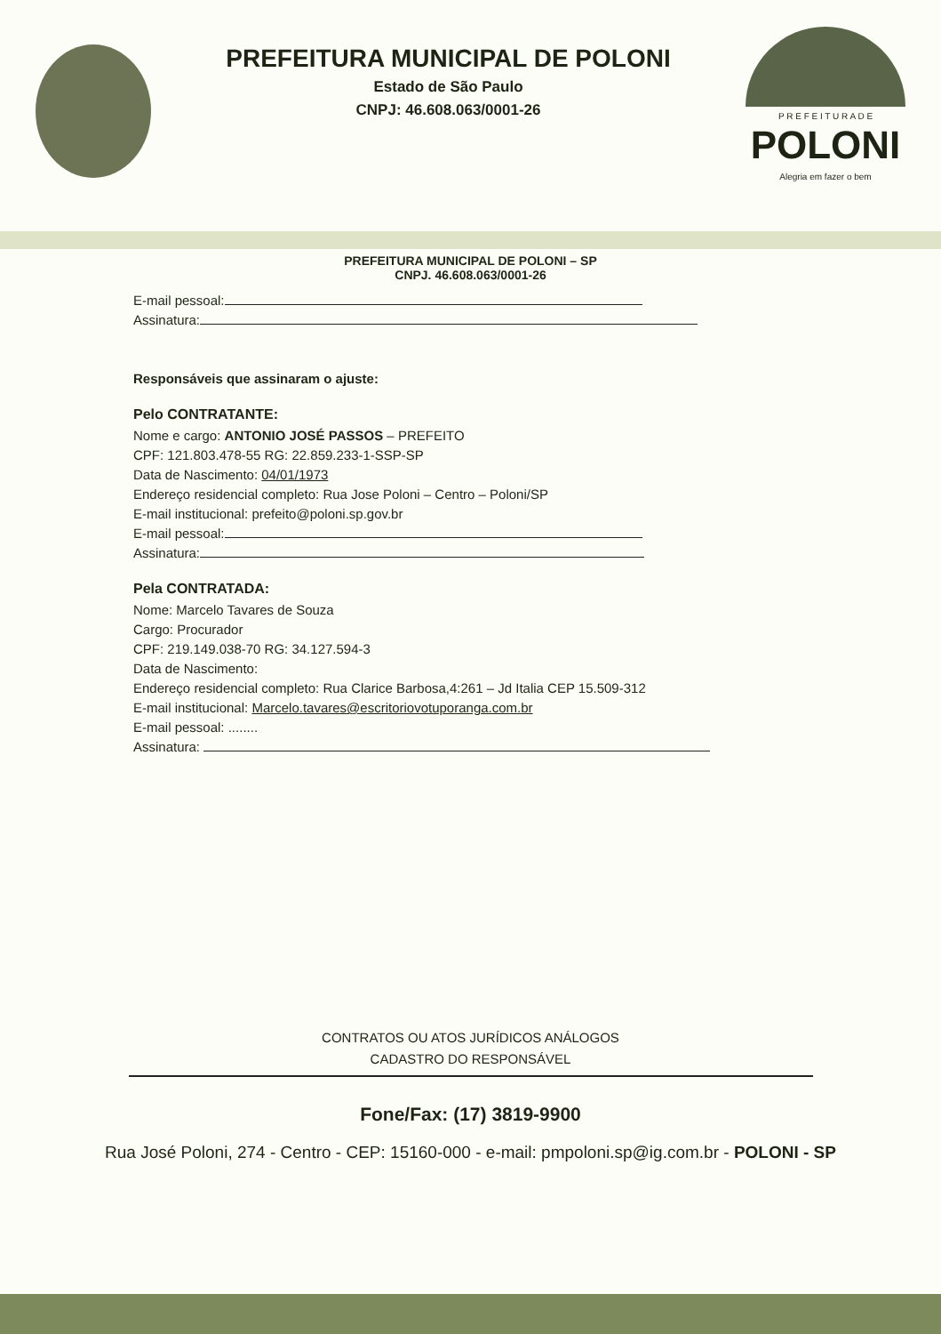PREFEITURA MUNICIPAL DE POLONI
Estado de São Paulo
CNPJ: 46.608.063/0001-26
P R E F E I T U R A D E
POLONI
Alegria em fazer o bem
PREFEITURA MUNICIPAL DE POLONI – SP
CNPJ. 46.608.063/0001-26
E-mail pessoal:
Assinatura:
Responsáveis que assinaram o ajuste:
Pelo CONTRATANTE:
Nome e cargo: ANTONIO JOSÉ PASSOS – PREFEITO
CPF: 121.803.478-55 RG: 22.859.233-1-SSP-SP
Data de Nascimento: 04/01/1973
Endereço residencial completo: Rua Jose Poloni – Centro – Poloni/SP
E-mail institucional: prefeito@poloni.sp.gov.br
E-mail pessoal:
Assinatura:
Pela CONTRATADA:
Nome: Marcelo Tavares de Souza
Cargo: Procurador
CPF: 219.149.038-70 RG: 34.127.594-3
Data de Nascimento:
Endereço residencial completo: Rua Clarice Barbosa,4:261 – Jd Italia CEP 15.509-312
E-mail institucional: Marcelo.tavares@escritoriovotuporanga.com.br
E-mail pessoal: ........
Assinatura:
CONTRATOS OU ATOS JURÍDICOS ANÁLOGOS
CADASTRO DO RESPONSÁVEL
Fone/Fax: (17) 3819-9900
Rua José Poloni, 274 - Centro - CEP: 15160-000 - e-mail: pmpoloni.sp@ig.com.br - POLONI - SP